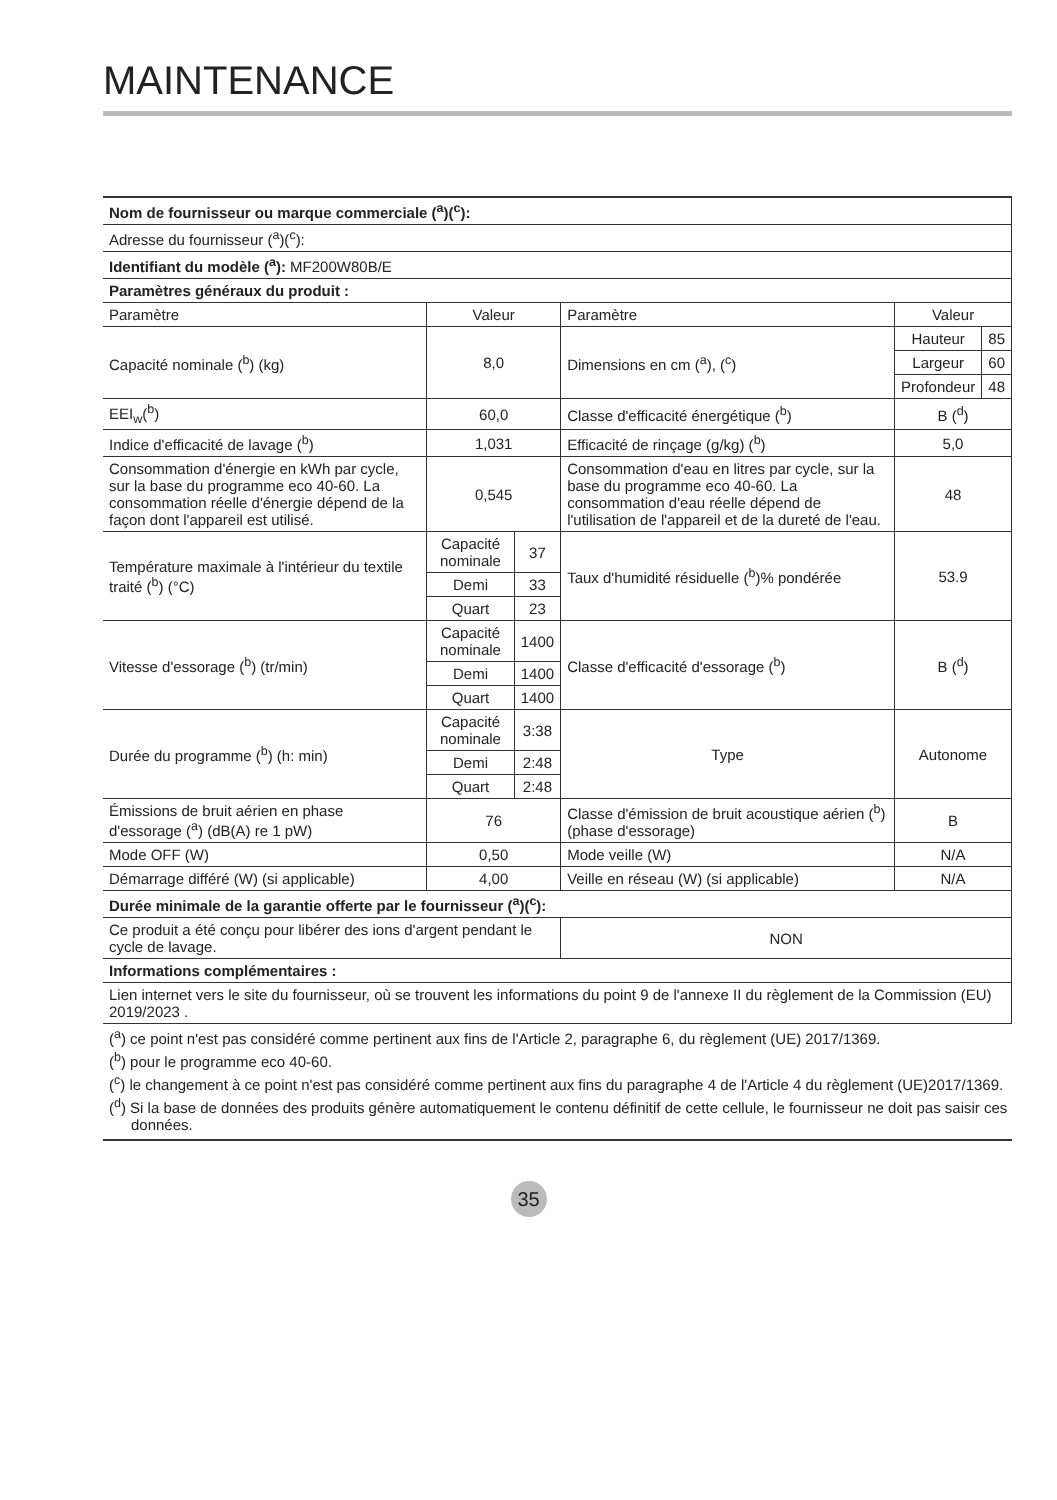MAINTENANCE
| Nom de fournisseur ou marque commerciale (<sup>a</sup>)(<sup>c</sup>): | | | | | |
| Adresse du fournisseur (<sup>a</sup>)(<sup>c</sup>): | | | | | |
| Identifiant du modèle (<sup>a</sup>): MF200W80B/E | | | | | |
| Paramètres généraux du produit : | | | | | |
| Paramètre | Valeur | | Paramètre | Valeur | |
| Capacité nominale (<sup>b</sup>) (kg) | 8,0 | | Dimensions en cm (<sup>a</sup>), (<sup>c</sup>) | Hauteur | 85 |
| | | | | Largeur | 60 |
| | | | | Profondeur | 48 |
| EEI<sub>w</sub>(<sup>b</sup>) | 60,0 | | Classe d'efficacité énergétique (<sup>b</sup>) | B (<sup>d</sup>) | |
| Indice d'efficacité de lavage (<sup>b</sup>) | 1,031 | | Efficacité de rinçage (g/kg) (<sup>b</sup>) | 5,0 | |
| Consommation d'énergie en kWh par cycle, sur la base du programme eco 40-60. La consommation réelle d'énergie dépend de la façon dont l'appareil est utilisé. | 0,545 | | Consommation d'eau en litres par cycle, sur la base du programme eco 40-60. La consommation d'eau réelle dépend de l'utilisation de l'appareil et de la dureté de l'eau. | 48 | |
| Température maximale à l'intérieur du textile traité (<sup>b</sup>) (°C) | Capacité nominale | 37 | Taux d'humidité résiduelle (<sup>b</sup>)% pondérée | 53.9 | |
| | Demi | 33 | | | |
| | Quart | 23 | | | |
| Vitesse d'essorage (<sup>b</sup>) (tr/min) | Capacité nominale | 1400 | Classe d'efficacité d'essorage (<sup>b</sup>) | B (<sup>d</sup>) | |
| | Demi | 1400 | | | |
| | Quart | 1400 | | | |
| Durée du programme (<sup>b</sup>) (h: min) | Capacité nominale | 3:38 | Type | Autonome | |
| | Demi | 2:48 | | | |
| | Quart | 2:48 | | | |
| Émissions de bruit aérien en phase d'essorage (<sup>a</sup>) (dB(A) re 1 pW) | 76 | | Classe d'émission de bruit acoustique aérien (<sup>b</sup>) (phase d'essorage) | B | |
| Mode OFF (W) | 0,50 | | Mode veille (W) | N/A | |
| Démarrage différé (W) (si applicable) | 4,00 | | Veille en réseau (W) (si applicable) | N/A | |
| Durée minimale de la garantie offerte par le fournisseur (<sup>a</sup>)(<sup>c</sup>): | | | | | |
| Ce produit a été conçu pour libérer des ions d'argent pendant le cycle de lavage. | | | NON | | |
| Informations complémentaires : | | | | | |
| Lien internet vers le site du fournisseur, où se trouvent les informations du point 9 de l'annexe II du règlement de la Commission (EU) 2019/2023 . | | | | | |
(<sup>a</sup>) ce point n'est pas considéré comme pertinent aux fins de l'Article 2, paragraphe 6, du règlement (UE) 2017/1369.
(<sup>b</sup>) pour le programme eco 40-60.
(<sup>c</sup>) le changement à ce point n'est pas considéré comme pertinent aux fins du paragraphe 4 de l'Article 4 du règlement (UE)2017/1369.
(<sup>d</sup>) Si la base de données des produits génère automatiquement le contenu définitif de cette cellule, le fournisseur ne doit pas saisir ces données.
35